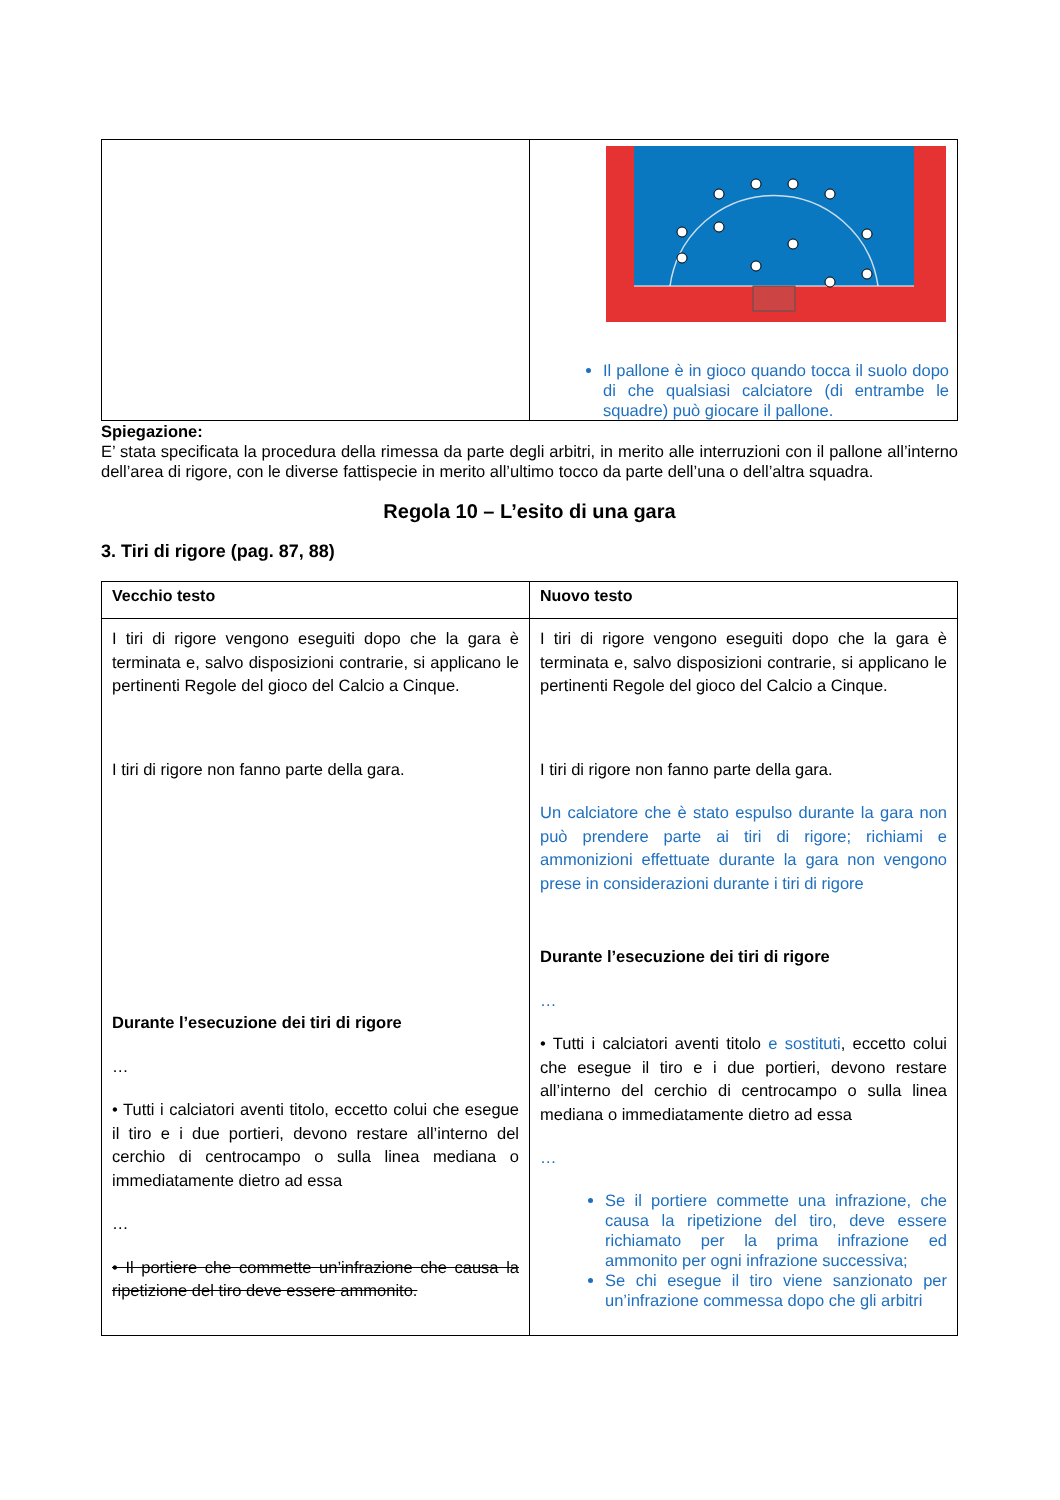| | Il pallone è in gioco quando tocca il suolo dopo di che qualsiasi calciatore (di entrambe le squadre) può giocare il pallone. |
Spiegazione:
E’ stata specificata la procedura della rimessa da parte degli arbitri, in merito alle interruzioni con il pallone all’interno dell’area di rigore, con le diverse fattispecie in merito all’ultimo tocco da parte dell’una o dell’altra squadra.
Regola 10 – L’esito di una gara
3. Tiri di rigore (pag. 87, 88)
| Vecchio testo | Nuovo testo |
| --- | --- |
| I tiri di rigore vengono eseguiti dopo che la gara è terminata e, salvo disposizioni contrarie, si applicano le pertinenti Regole del gioco del Calcio a Cinque. I tiri di rigore non fanno parte della gara. Durante l’esecuzione dei tiri di rigore … • Tutti i calciatori aventi titolo, eccetto colui che esegue il tiro e i due portieri, devono restare all’interno del cerchio di centrocampo o sulla linea mediana o immediatamente dietro ad essa … • Il portiere che commette un’infrazione che causa la ripetizione del tiro deve essere ammonito. | I tiri di rigore vengono eseguiti dopo che la gara è terminata e, salvo disposizioni contrarie, si applicano le pertinenti Regole del gioco del Calcio a Cinque. I tiri di rigore non fanno parte della gara. Un calciatore che è stato espulso durante la gara non può prendere parte ai tiri di rigore; richiami e ammonizioni effettuate durante la gara non vengono prese in considerazioni durante i tiri di rigore Durante l’esecuzione dei tiri di rigore … • Tutti i calciatori aventi titolo e sostituti , eccetto colui che esegue il tiro e i due portieri, devono restare all’interno del cerchio di centrocampo o sulla linea mediana o immediatamente dietro ad essa … Se il portiere commette una infrazione, che causa la ripetizione del tiro, deve essere richiamato per la prima infrazione ed ammonito per ogni infrazione successiva; Se chi esegue il tiro viene sanzionato per un’infrazione commessa dopo che gli arbitri |